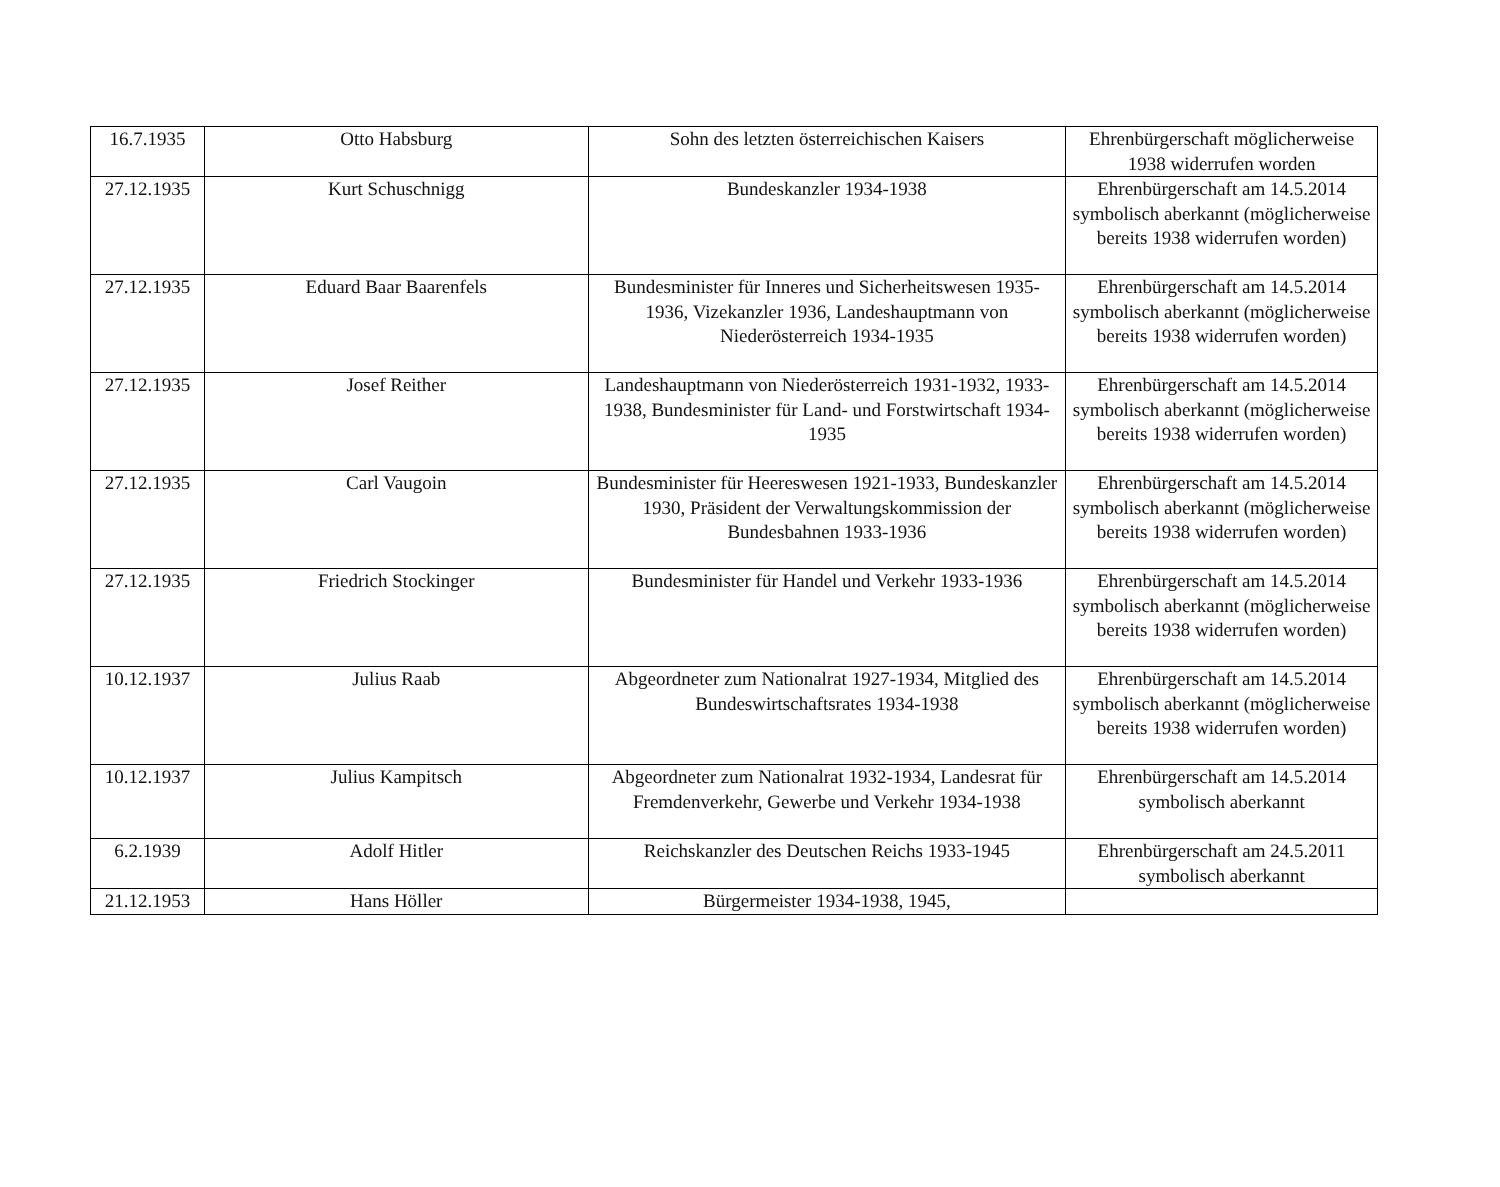| 16.7.1935 | Otto Habsburg | Sohn des letzten österreichischen Kaisers | Ehrenbürgerschaft möglicherweise 1938 widerrufen worden |
| 27.12.1935 | Kurt Schuschnigg | Bundeskanzler 1934-1938 | Ehrenbürgerschaft am 14.5.2014 symbolisch aberkannt (möglicherweise bereits 1938 widerrufen worden) |
| 27.12.1935 | Eduard Baar Baarenfels | Bundesminister für Inneres und Sicherheitswesen 1935-1936, Vizekanzler 1936, Landeshauptmann von Niederösterreich 1934-1935 | Ehrenbürgerschaft am 14.5.2014 symbolisch aberkannt (möglicherweise bereits 1938 widerrufen worden) |
| 27.12.1935 | Josef Reither | Landeshauptmann von Niederösterreich 1931-1932, 1933-1938, Bundesminister für Land- und Forstwirtschaft 1934-1935 | Ehrenbürgerschaft am 14.5.2014 symbolisch aberkannt (möglicherweise bereits 1938 widerrufen worden) |
| 27.12.1935 | Carl Vaugoin | Bundesminister für Heereswesen 1921-1933, Bundeskanzler 1930, Präsident der Verwaltungskommission der Bundesbahnen 1933-1936 | Ehrenbürgerschaft am 14.5.2014 symbolisch aberkannt (möglicherweise bereits 1938 widerrufen worden) |
| 27.12.1935 | Friedrich Stockinger | Bundesminister für Handel und Verkehr 1933-1936 | Ehrenbürgerschaft am 14.5.2014 symbolisch aberkannt (möglicherweise bereits 1938 widerrufen worden) |
| 10.12.1937 | Julius Raab | Abgeordneter zum Nationalrat 1927-1934, Mitglied des Bundeswirtschaftsrates 1934-1938 | Ehrenbürgerschaft am 14.5.2014 symbolisch aberkannt (möglicherweise bereits 1938 widerrufen worden) |
| 10.12.1937 | Julius Kampitsch | Abgeordneter zum Nationalrat 1932-1934, Landesrat für Fremdenverkehr, Gewerbe und Verkehr 1934-1938 | Ehrenbürgerschaft am 14.5.2014 symbolisch aberkannt |
| 6.2.1939 | Adolf Hitler | Reichskanzler des Deutschen Reichs 1933-1945 | Ehrenbürgerschaft am 24.5.2011 symbolisch aberkannt |
| 21.12.1953 | Hans Höller | Bürgermeister 1934-1938, 1945, | |